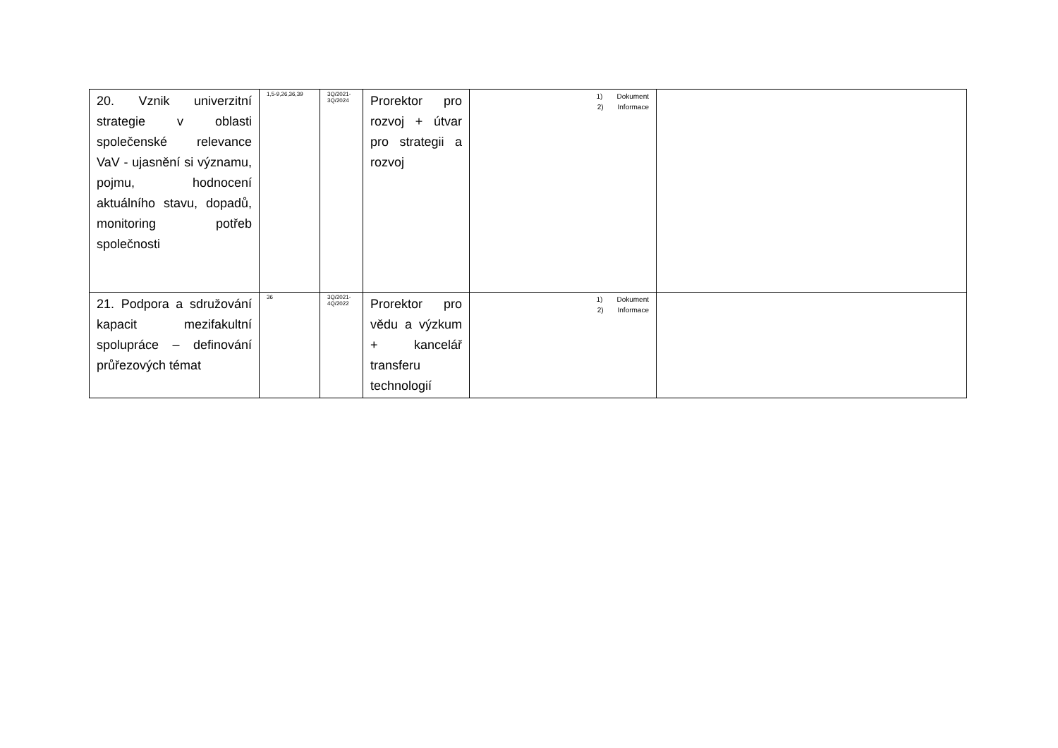| 20. Vznik univerzitní strategie v oblasti společenské relevance VaV - ujasnění si významu, pojmu, hodnocení aktuálního stavu, dopadů, monitoring potřeb společnosti | 1,5-9,26,36,39 | 3Q/2021- 3Q/2024 | Prorektor pro rozvoj + útvar pro strategii a rozvoj | 1) Dokument 2) Informace | |
| 21. Podpora a sdružování kapacit mezifakultní spolupráce – definování průřezových témat | 36 | 3Q/2021- 4Q/2022 | Prorektor pro vědu a výzkum + kancelář transferu technologií | 1) Dokument 2) Informace | |